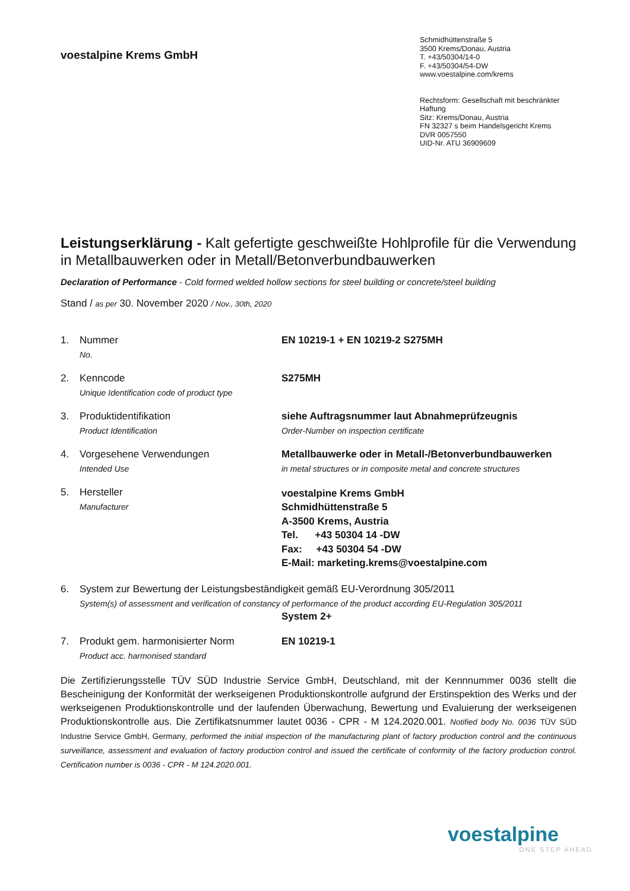voestalpine Krems GmbH
Schmidhüttenstraße 5
3500 Krems/Donau, Austria
T. +43/50304/14-0
F. +43/50304/54-DW
www.voestalpine.com/krems
Rechtsform: Gesellschaft mit beschränkter Haftung
Sitz: Krems/Donau, Austria
FN 32327 s beim Handelsgericht Krems
DVR 0057550
UID-Nr. ATU 36909609
Leistungserklärung - Kalt gefertigte geschweißte Hohlprofile für die Verwendung in Metallbauwerken oder in Metall/Betonverbundbauwerken
Declaration of Performance - Cold formed welded hollow sections for steel building or concrete/steel building
Stand / as per 30. November 2020 / Nov., 30th, 2020
1. Nummer
No.
EN 10219-1 + EN 10219-2 S275MH
2. Kenncode
Unique Identification code of product type
S275MH
3. Produktidentifikation
Product Identification
siehe Auftragsnummer laut Abnahmeprüfzeugnis
Order-Number on inspection certificate
4. Vorgesehene Verwendungen
Intended Use
Metallbauwerke oder in Metall-/Betonverbundbauwerken
in metal structures or in composite metal and concrete structures
5. Hersteller
Manufacturer
voestalpine Krems GmbH
Schmidhüttenstraße 5
A-3500 Krems, Austria
Tel. +43 50304 14 -DW
Fax: +43 50304 54 -DW
E-Mail: marketing.krems@voestalpine.com
6. System zur Bewertung der Leistungsbeständigkeit gemäß EU-Verordnung 305/2011
System(s) of assessment and verification of constancy of performance of the product according EU-Regulation 305/2011
System 2+
7. Produkt gem. harmonisierter Norm
Product acc. harmonised standard
EN 10219-1
Die Zertifizierungsstelle TÜV SÜD Industrie Service GmbH, Deutschland, mit der Kennnummer 0036 stellt die Bescheinigung der Konformität der werkseigenen Produktionskontrolle aufgrund der Erstinspektion des Werks und der werkseigenen Produktionskontrolle und der laufenden Überwachung, Bewertung und Evaluierung der werkseigenen Produktionskontrolle aus. Die Zertifikatsnummer lautet 0036 - CPR - M 124.2020.001. Notified body No. 0036 TÜV SÜD Industrie Service GmbH, Germany, performed the initial inspection of the manufacturing plant of factory production control and the continuous surveillance, assessment and evaluation of factory production control and issued the certificate of conformity of the factory production control. Certification number is 0036 - CPR - M 124.2020.001.
voestalpine
ONE STEP AHEAD.